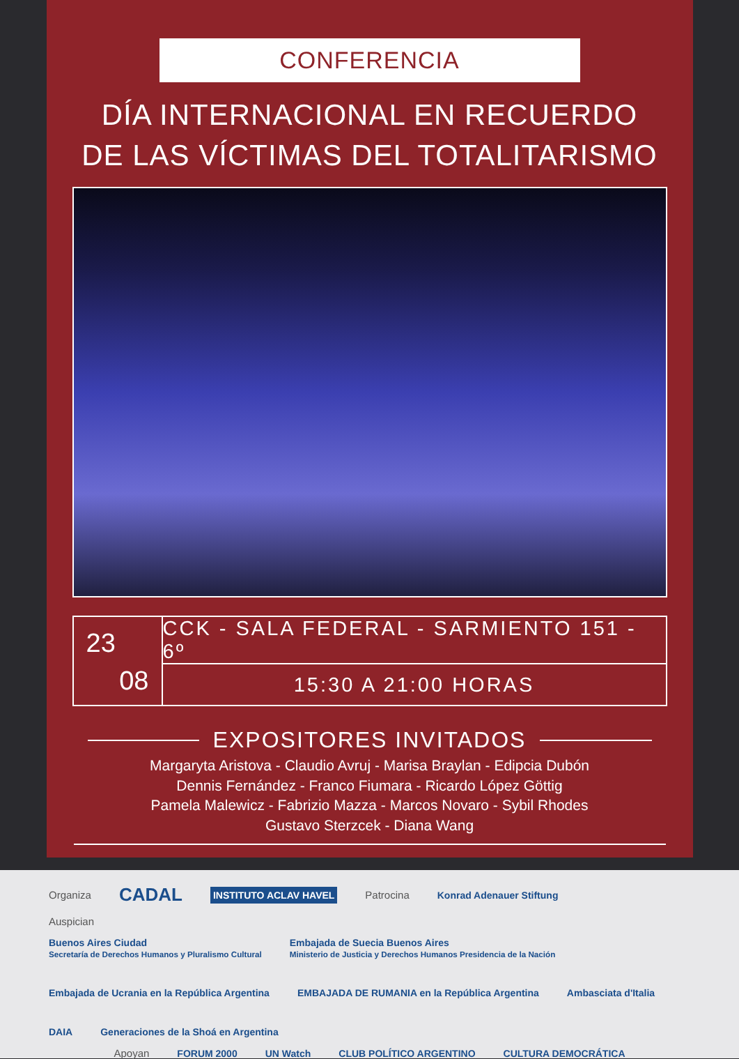CONFERENCIA
DÍA INTERNACIONAL EN RECUERDO
DE LAS VÍCTIMAS DEL TOTALITARISMO
23
08
CCK - SALA FEDERAL - SARMIENTO 151 - 6º
15:30 A 21:00 HORAS
EXPOSITORES INVITADOS
Margaryta Aristova - Claudio Avruj - Marisa Braylan - Edipcia Dubón
Dennis Fernández - Franco Fiumara - Ricardo López Göttig
Pamela Malewicz - Fabrizio Mazza - Marcos Novaro - Sybil Rhodes
Gustavo Sterzcek - Diana Wang
Organiza CADAL INSTITUTO ACLAV HAVEL Patrocina Konrad Adenauer Stiftung
Auspician
Buenos Aires Ciudad
Secretaría de Derechos Humanos y Pluralismo Cultural Embajada de Suecia Buenos Aires
Ministerio de Justicia y Derechos Humanos Presidencia de la Nación Embajada de Ucrania en la República Argentina EMBAJADA DE RUMANIA en la República Argentina Ambasciata d'Italia DAIA Generaciones de la Shoá en Argentina
Apoyan FORUM 2000 UN Watch CLUB POLÍTICO ARGENTINO CULTURA DEMOCRÁTICA